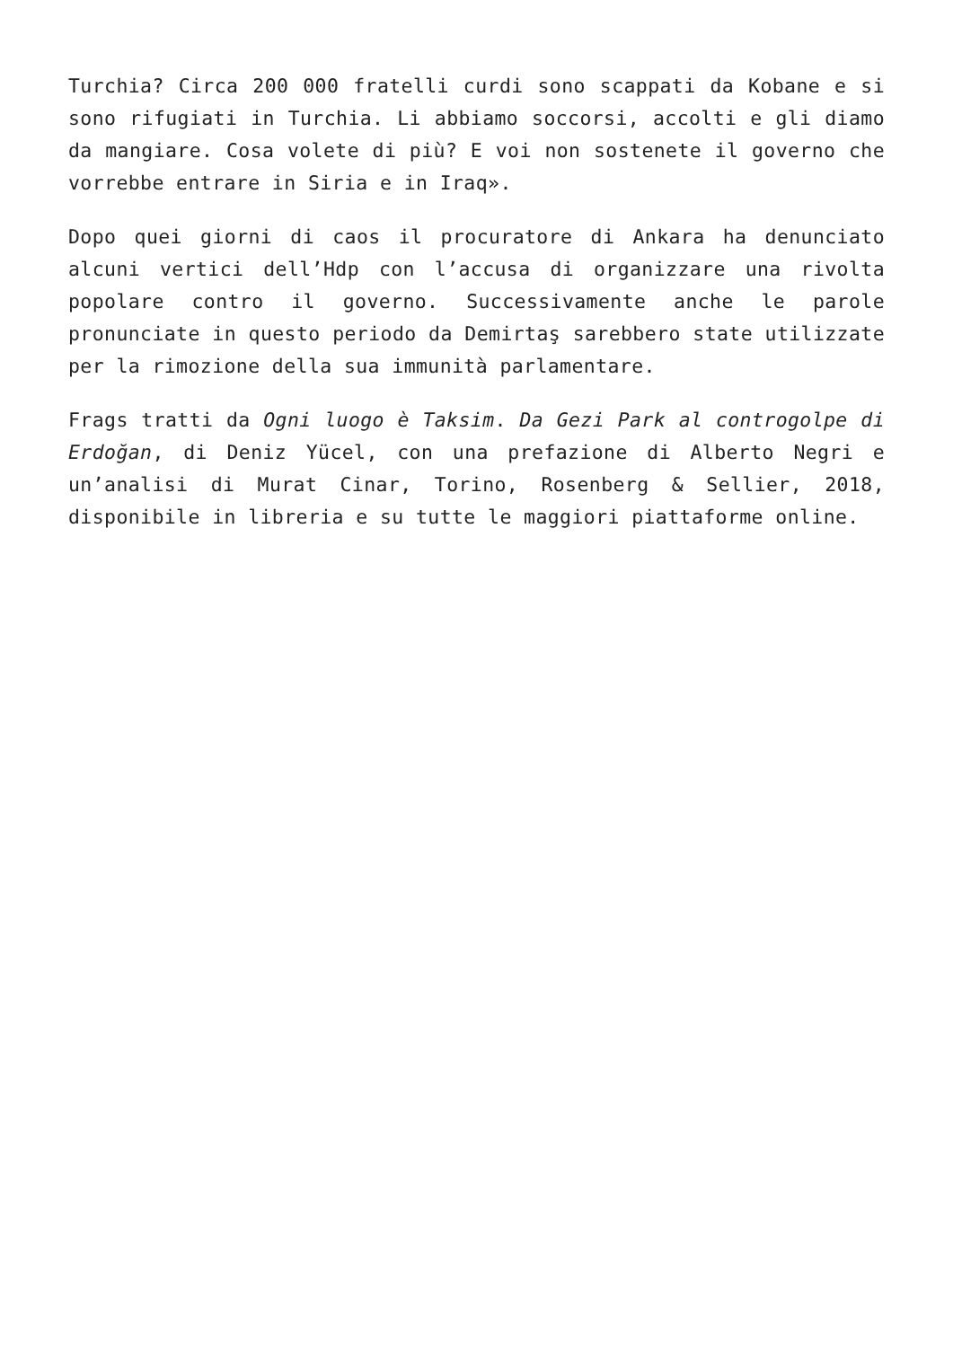Turchia? Circa 200 000 fratelli curdi sono scappati da Kobane e si sono rifugiati in Turchia. Li abbiamo soccorsi, accolti e gli diamo da mangiare. Cosa volete di più? E voi non sostenete il governo che vorrebbe entrare in Siria e in Iraq».
Dopo quei giorni di caos il procuratore di Ankara ha denunciato alcuni vertici dell’Hdp con l’accusa di organizzare una rivolta popolare contro il governo. Successivamente anche le parole pronunciate in questo periodo da Demirtaş sarebbero state utilizzate per la rimozione della sua immunità parlamentare.
Frags tratti da Ogni luogo è Taksim. Da Gezi Park al controgolpe di Erdoğan, di Deniz Yücel, con una prefazione di Alberto Negri e un’analisi di Murat Cinar, Torino, Rosenberg & Sellier, 2018, disponibile in libreria e su tutte le maggiori piattaforme online.